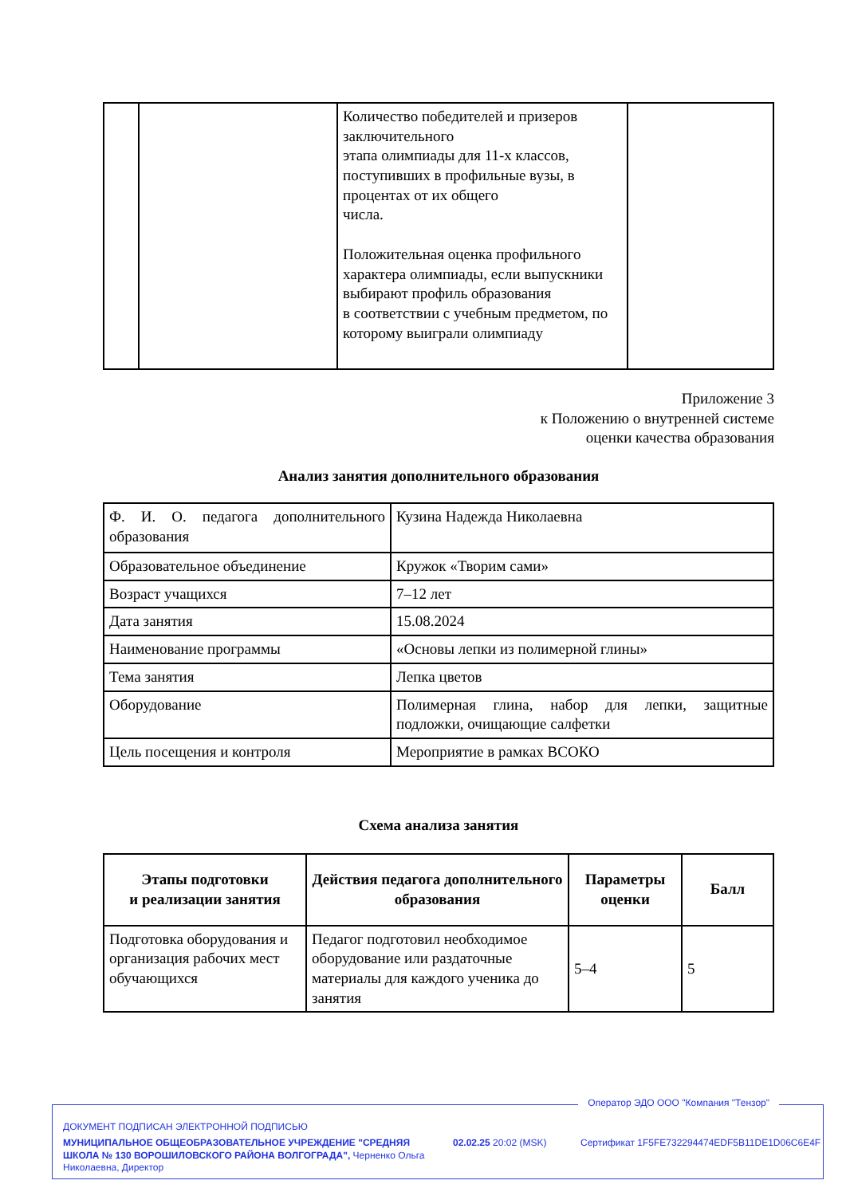| | | Количество победителей и призеров заключительного этапа олимпиады для 11-х классов, поступивших в профильные вузы, в процентах от их общего числа. Положительная оценка профильного характера олимпиады, если выпускники выбирают профиль образования в соответствии с учебным предметом, по которому выиграли олимпиаду | |
Приложение 3
к Положению о внутренней системе
оценки качества образования
Анализ занятия дополнительного образования
| Ф. И. О. педагога дополнительного образования | Кузина Надежда Николаевна |
| Образовательное объединение | Кружок «Творим сами» |
| Возраст учащихся | 7–12 лет |
| Дата занятия | 15.08.2024 |
| Наименование программы | «Основы лепки из полимерной глины» |
| Тема занятия | Лепка цветов |
| Оборудование | Полимерная глина, набор для лепки, защитные подложки, очищающие салфетки |
| Цель посещения и контроля | Мероприятие в рамках ВСОКО |
Схема анализа занятия
| Этапы подготовки и реализации занятия | Действия педагога дополнительного образования | Параметры оценки | Балл |
| --- | --- | --- | --- |
| Подготовка оборудования и организация рабочих мест обучающихся | Педагог подготовил необходимое оборудование или раздаточные материалы для каждого ученика до занятия | 5–4 | 5 |
Оператор ЭДО ООО "Компания "Тензор"
ДОКУМЕНТ ПОДПИСАН ЭЛЕКТРОННОЙ ПОДПИСЬЮ
МУНИЦИПАЛЬНОЕ ОБЩЕОБРАЗОВАТЕЛЬНОЕ УЧРЕЖДЕНИЕ "СРЕДНЯЯ ШКОЛА № 130 ВОРОШИЛОВСКОГО РАЙОНА ВОЛГОГРАДА", Черненко Ольга Николаевна, Директор
02.02.25 20:02 (MSK)
Сертификат 1F5FE732294474EDF5B11DE1D06C6E4F